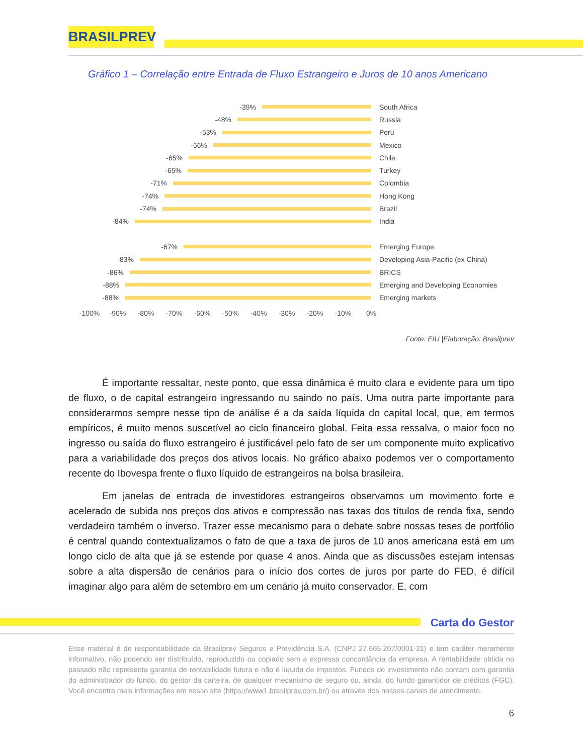BRASILPREV
Gráfico 1 – Correlação entre Entrada de Fluxo Estrangeiro e Juros de 10 anos Americano
-39% South Africa
-48% Russia
-53% Peru
-56% Mexico
-65% Chile
-65% Turkey
-71% Colombia
-74% Hong Kong
-74% Brazil
-84% India
-67% Emerging Europe
-83%
Developing Asia-Pacific (ex China)
-86% BRICS
-88%
Emerging and Developing Economies
-88% Emerging markets
-100% -90% -80% -70% -60% -50% -40% -30% -20% -10% 0%
Fonte: EIU |Elaboração: Brasilprev
É importante ressaltar, neste ponto, que essa dinâmica é muito clara e evidente para um tipo de fluxo, o de capital estrangeiro ingressando ou saindo no país. Uma outra parte importante para considerarmos sempre nesse tipo de análise é a da saída líquida do capital local, que, em termos empíricos, é muito menos suscetível ao ciclo financeiro global. Feita essa ressalva, o maior foco no ingresso ou saída do fluxo estrangeiro é justificável pelo fato de ser um componente muito explicativo para a variabilidade dos preços dos ativos locais. No gráfico abaixo podemos ver o comportamento recente do Ibovespa frente o fluxo líquido de estrangeiros na bolsa brasileira.
Em janelas de entrada de investidores estrangeiros observamos um movimento forte e acelerado de subida nos preços dos ativos e compressão nas taxas dos títulos de renda fixa, sendo verdadeiro também o inverso. Trazer esse mecanismo para o debate sobre nossas teses de portfólio é central quando contextualizamos o fato de que a taxa de juros de 10 anos americana está em um longo ciclo de alta que já se estende por quase 4 anos. Ainda que as discussões estejam intensas sobre a alta dispersão de cenários para o início dos cortes de juros por parte do FED, é difícil imaginar algo para além de setembro em um cenário já muito conservador. E, com
Carta do Gestor
Esse material é de responsabilidade da Brasilprev Seguros e Previdência S.A. (CNPJ 27.665.207/0001-31) e tem caráter meramente informativo, não podendo ser distribuído, reproduzido ou copiado sem a expressa concordância da empresa. A rentabilidade obtida no passado não representa garantia de rentabilidade futura e não é líquida de impostos. Fundos de investimento não contam com garantia do administrador do fundo, do gestor da carteira, de qualquer mecanismo de seguro ou, ainda, do fundo garantidor de créditos (FGC). Você encontra mais informações em nosso site (https://www1.brasilprev.com.br/) ou através dos nossos canais de atendimento.
6